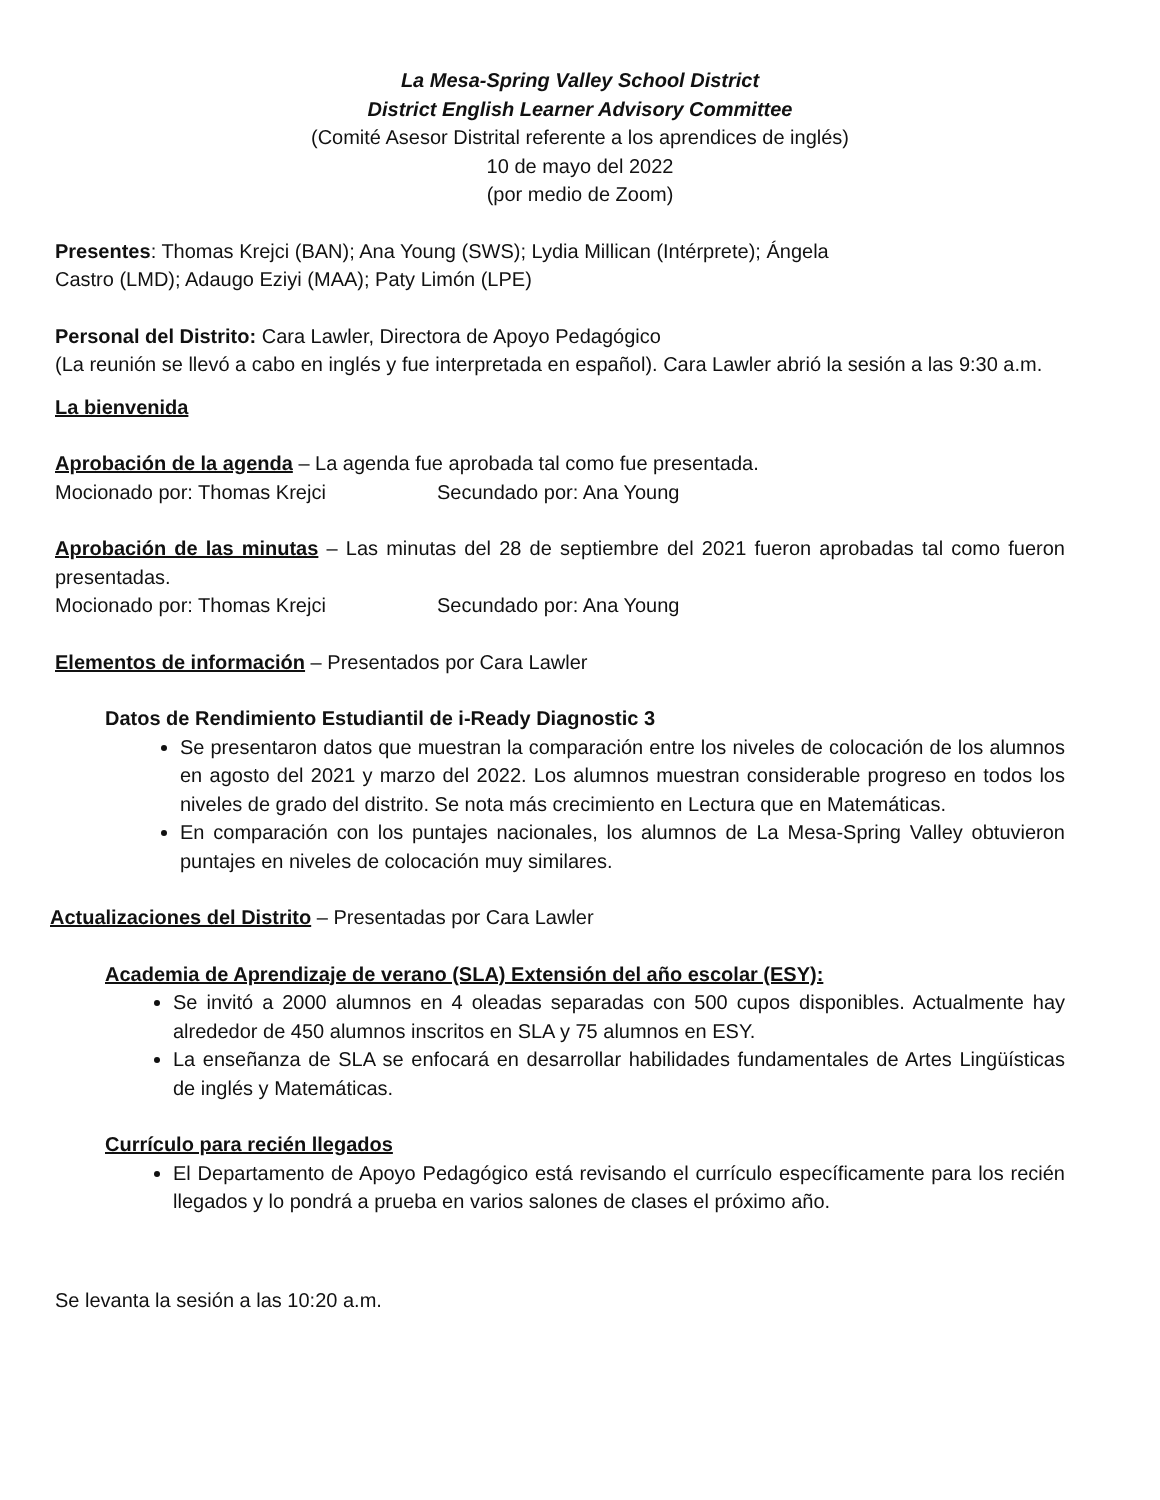La Mesa-Spring Valley School District
District English Learner Advisory Committee
(Comité Asesor Distrital referente a los aprendices de inglés)
10 de mayo del 2022
(por medio de Zoom)
Presentes: Thomas Krejci (BAN); Ana Young (SWS); Lydia Millican (Intérprete); Ángela
Castro (LMD); Adaugo Eziyi (MAA); Paty Limón (LPE)
Personal del Distrito: Cara Lawler, Directora de Apoyo Pedagógico
(La reunión se llevó a cabo en inglés y fue interpretada en español). Cara Lawler abrió la sesión a las 9:30 a.m.
La bienvenida
Aprobación de la agenda – La agenda fue aprobada tal como fue presentada.
Mocionado por: Thomas Krejci Secundado por: Ana Young
Aprobación de las minutas – Las minutas del 28 de septiembre del 2021 fueron aprobadas tal como fueron presentadas.
Mocionado por: Thomas Krejci Secundado por: Ana Young
Elementos de información – Presentados por Cara Lawler
Datos de Rendimiento Estudiantil de i-Ready Diagnostic 3
Se presentaron datos que muestran la comparación entre los niveles de colocación de los alumnos en agosto del 2021 y marzo del 2022. Los alumnos muestran considerable progreso en todos los niveles de grado del distrito. Se nota más crecimiento en Lectura que en Matemáticas.
En comparación con los puntajes nacionales, los alumnos de La Mesa-Spring Valley obtuvieron puntajes en niveles de colocación muy similares.
Actualizaciones del Distrito – Presentadas por Cara Lawler
Academia de Aprendizaje de verano (SLA) Extensión del año escolar (ESY):
Se invitó a 2000 alumnos en 4 oleadas separadas con 500 cupos disponibles. Actualmente hay alrededor de 450 alumnos inscritos en SLA y 75 alumnos en ESY.
La enseñanza de SLA se enfocará en desarrollar habilidades fundamentales de Artes Lingüísticas de inglés y Matemáticas.
Currículo para recién llegados
El Departamento de Apoyo Pedagógico está revisando el currículo específicamente para los recién llegados y lo pondrá a prueba en varios salones de clases el próximo año.
Se levanta la sesión a las 10:20 a.m.